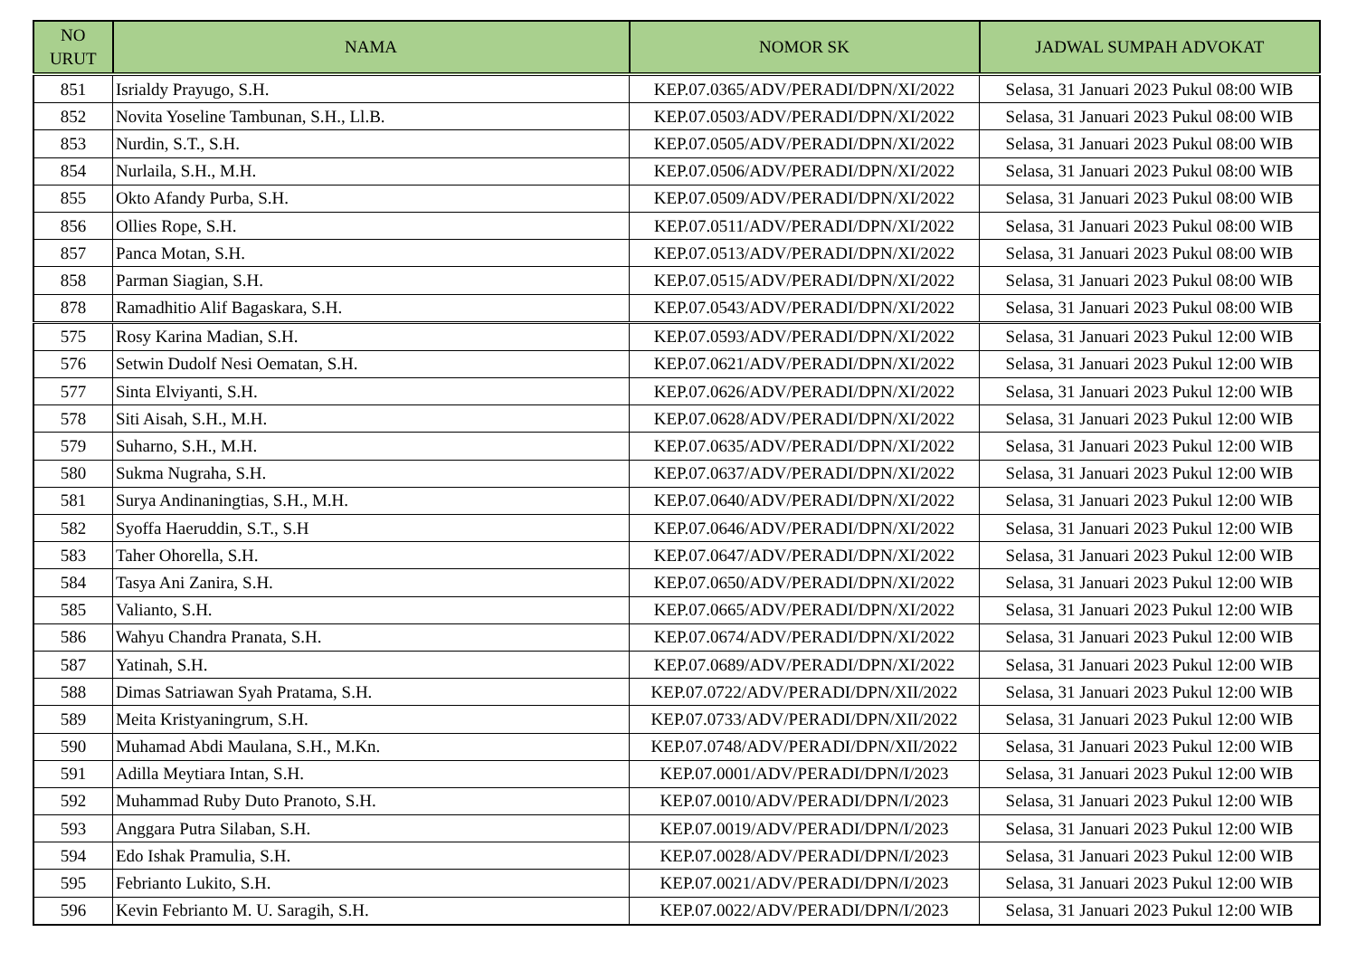| NO URUT | NAMA | NOMOR SK | JADWAL SUMPAH ADVOKAT |
| --- | --- | --- | --- |
| 851 | Isrialdy Prayugo, S.H. | KEP.07.0365/ADV/PERADI/DPN/XI/2022 | Selasa, 31 Januari 2023 Pukul 08:00 WIB |
| 852 | Novita Yoseline Tambunan, S.H., Ll.B. | KEP.07.0503/ADV/PERADI/DPN/XI/2022 | Selasa, 31 Januari 2023 Pukul 08:00 WIB |
| 853 | Nurdin, S.T., S.H. | KEP.07.0505/ADV/PERADI/DPN/XI/2022 | Selasa, 31 Januari 2023 Pukul 08:00 WIB |
| 854 | Nurlaila, S.H., M.H. | KEP.07.0506/ADV/PERADI/DPN/XI/2022 | Selasa, 31 Januari 2023 Pukul 08:00 WIB |
| 855 | Okto Afandy Purba, S.H. | KEP.07.0509/ADV/PERADI/DPN/XI/2022 | Selasa, 31 Januari 2023 Pukul 08:00 WIB |
| 856 | Ollies Rope, S.H. | KEP.07.0511/ADV/PERADI/DPN/XI/2022 | Selasa, 31 Januari 2023 Pukul 08:00 WIB |
| 857 | Panca Motan, S.H. | KEP.07.0513/ADV/PERADI/DPN/XI/2022 | Selasa, 31 Januari 2023 Pukul 08:00 WIB |
| 858 | Parman Siagian, S.H. | KEP.07.0515/ADV/PERADI/DPN/XI/2022 | Selasa, 31 Januari 2023 Pukul 08:00 WIB |
| 878 | Ramadhitio Alif Bagaskara, S.H. | KEP.07.0543/ADV/PERADI/DPN/XI/2022 | Selasa, 31 Januari 2023 Pukul 08:00 WIB |
| 575 | Rosy Karina Madian, S.H. | KEP.07.0593/ADV/PERADI/DPN/XI/2022 | Selasa, 31 Januari 2023 Pukul 12:00 WIB |
| 576 | Setwin Dudolf Nesi Oematan, S.H. | KEP.07.0621/ADV/PERADI/DPN/XI/2022 | Selasa, 31 Januari 2023 Pukul 12:00 WIB |
| 577 | Sinta Elviyanti, S.H. | KEP.07.0626/ADV/PERADI/DPN/XI/2022 | Selasa, 31 Januari 2023 Pukul 12:00 WIB |
| 578 | Siti Aisah, S.H., M.H. | KEP.07.0628/ADV/PERADI/DPN/XI/2022 | Selasa, 31 Januari 2023 Pukul 12:00 WIB |
| 579 | Suharno, S.H., M.H. | KEP.07.0635/ADV/PERADI/DPN/XI/2022 | Selasa, 31 Januari 2023 Pukul 12:00 WIB |
| 580 | Sukma Nugraha, S.H. | KEP.07.0637/ADV/PERADI/DPN/XI/2022 | Selasa, 31 Januari 2023 Pukul 12:00 WIB |
| 581 | Surya Andinaningtias, S.H., M.H. | KEP.07.0640/ADV/PERADI/DPN/XI/2022 | Selasa, 31 Januari 2023 Pukul 12:00 WIB |
| 582 | Syoffa Haeruddin, S.T., S.H | KEP.07.0646/ADV/PERADI/DPN/XI/2022 | Selasa, 31 Januari 2023 Pukul 12:00 WIB |
| 583 | Taher Ohorella, S.H. | KEP.07.0647/ADV/PERADI/DPN/XI/2022 | Selasa, 31 Januari 2023 Pukul 12:00 WIB |
| 584 | Tasya Ani Zanira, S.H. | KEP.07.0650/ADV/PERADI/DPN/XI/2022 | Selasa, 31 Januari 2023 Pukul 12:00 WIB |
| 585 | Valianto, S.H. | KEP.07.0665/ADV/PERADI/DPN/XI/2022 | Selasa, 31 Januari 2023 Pukul 12:00 WIB |
| 586 | Wahyu Chandra Pranata, S.H. | KEP.07.0674/ADV/PERADI/DPN/XI/2022 | Selasa, 31 Januari 2023 Pukul 12:00 WIB |
| 587 | Yatinah, S.H. | KEP.07.0689/ADV/PERADI/DPN/XI/2022 | Selasa, 31 Januari 2023 Pukul 12:00 WIB |
| 588 | Dimas Satriawan Syah Pratama, S.H. | KEP.07.0722/ADV/PERADI/DPN/XII/2022 | Selasa, 31 Januari 2023 Pukul 12:00 WIB |
| 589 | Meita Kristyaningrum, S.H. | KEP.07.0733/ADV/PERADI/DPN/XII/2022 | Selasa, 31 Januari 2023 Pukul 12:00 WIB |
| 590 | Muhamad Abdi Maulana, S.H., M.Kn. | KEP.07.0748/ADV/PERADI/DPN/XII/2022 | Selasa, 31 Januari 2023 Pukul 12:00 WIB |
| 591 | Adilla Meytiara Intan, S.H. | KEP.07.0001/ADV/PERADI/DPN/I/2023 | Selasa, 31 Januari 2023 Pukul 12:00 WIB |
| 592 | Muhammad Ruby Duto Pranoto, S.H. | KEP.07.0010/ADV/PERADI/DPN/I/2023 | Selasa, 31 Januari 2023 Pukul 12:00 WIB |
| 593 | Anggara Putra Silaban, S.H. | KEP.07.0019/ADV/PERADI/DPN/I/2023 | Selasa, 31 Januari 2023 Pukul 12:00 WIB |
| 594 | Edo Ishak Pramulia, S.H. | KEP.07.0028/ADV/PERADI/DPN/I/2023 | Selasa, 31 Januari 2023 Pukul 12:00 WIB |
| 595 | Febrianto Lukito, S.H. | KEP.07.0021/ADV/PERADI/DPN/I/2023 | Selasa, 31 Januari 2023 Pukul 12:00 WIB |
| 596 | Kevin Febrianto M. U. Saragih, S.H. | KEP.07.0022/ADV/PERADI/DPN/I/2023 | Selasa, 31 Januari 2023 Pukul 12:00 WIB |